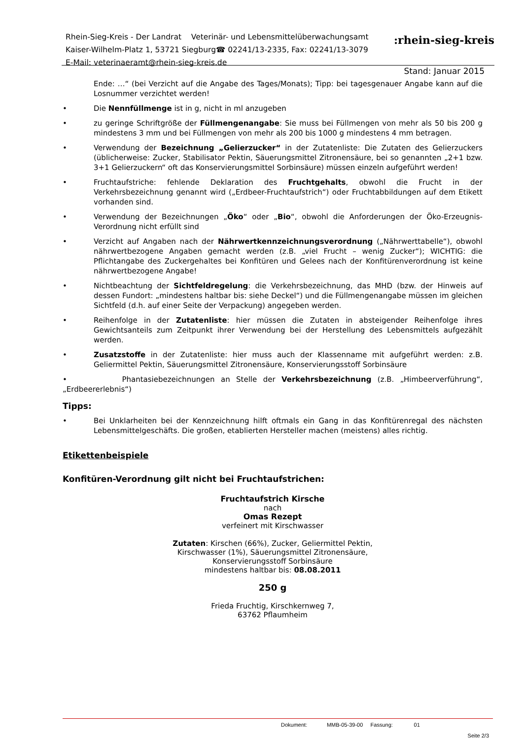Rhein-Sieg-Kreis - Der Landrat Veterinär- und Lebensmittelüberwachungsamt
Kaiser-Wilhelm-Platz 1, 53721 Siegburg☎ 02241/13-2335, Fax: 02241/13-3079
E-Mail: veterinaeramt@rhein-sieg-kreis.de
:rhein-sieg-kreis
Stand: Januar 2015
Ende: …“ (bei Verzicht auf die Angabe des Tages/Monats); Tipp: bei tagesgenauer Angabe kann auf die Losnummer verzichtet werden!
• Die Nennfüllmenge ist in g, nicht in ml anzugeben
• zu geringe Schriftgröße der Füllmengenangabe: Sie muss bei Füllmengen von mehr als 50 bis 200 g mindestens 3 mm und bei Füllmengen von mehr als 200 bis 1000 g mindestens 4 mm betragen.
• Verwendung der Bezeichnung „Gelierzucker“ in der Zutatenliste: Die Zutaten des Gelierzuckers (üblicherweise: Zucker, Stabilisator Pektin, Säuerungsmittel Zitronensäure, bei so genannten „2+1 bzw. 3+1 Gelierzuckern“ oft das Konservierungsmittel Sorbinsäure) müssen einzeln aufgeführt werden!
• Fruchtaufstriche: fehlende Deklaration des Fruchtgehalts, obwohl die Frucht in der Verkehrsbezeichnung genannt wird („Erdbeer-Fruchtaufstrich“) oder Fruchtabbildungen auf dem Etikett vorhanden sind.
• Verwendung der Bezeichnungen „Öko“ oder „Bio“, obwohl die Anforderungen der Öko-Erzeugnis-Verordnung nicht erfüllt sind
• Verzicht auf Angaben nach der Nährwertkennzeichnungsverordnung („Nährwerttabelle“), obwohl nährwertbezogene Angaben gemacht werden (z.B. „viel Frucht – wenig Zucker“); WICHTIG: die Pflichtangabe des Zuckergehaltes bei Konfitüren und Gelees nach der Konfitürenverordnung ist keine nährwertbezogene Angabe!
• Nichtbeachtung der Sichtfeldregelung: die Verkehrsbezeichnung, das MHD (bzw. der Hinweis auf dessen Fundort: „mindestens haltbar bis: siehe Deckel“) und die Füllmengenangabe müssen im gleichen Sichtfeld (d.h. auf einer Seite der Verpackung) angegeben werden.
• Reihenfolge in der Zutatenliste: hier müssen die Zutaten in absteigender Reihenfolge ihres Gewichtsanteils zum Zeitpunkt ihrer Verwendung bei der Herstellung des Lebensmittels aufgezählt werden.
• Zusatzstoffe in der Zutatenliste: hier muss auch der Klassenname mit aufgeführt werden: z.B. Geliermittel Pektin, Säuerungsmittel Zitronensäure, Konservierungsstoff Sorbinsäure
• Phantasiebezeichnungen an Stelle der Verkehrsbezeichnung (z.B. „Himbeerverführung“, „Erdbeererlebnis“)
Tipps:
• Bei Unklarheiten bei der Kennzeichnung hilft oftmals ein Gang in das Konfitürenregal des nächsten Lebensmittelgeschäfts. Die großen, etablierten Hersteller machen (meistens) alles richtig.
Etikettenbeispiele
Konfitüren-Verordnung gilt nicht bei Fruchtaufstrichen:
Fruchtaufstrich Kirsche
nach
Omas Rezept
verfeinert mit Kirschwasser
Zutaten: Kirschen (66%), Zucker, Geliermittel Pektin,
Kirschwasser (1%), Säuerungsmittel Zitronensäure,
Konservierungsstoff Sorbinsäure
mindestens haltbar bis: 08.08.2011
250 g
Frieda Fruchtig, Kirschkernweg 7,
63762 Pflaumheim
Dokument: MMB-05-39-00 Fassung: 01
Seite 2/3